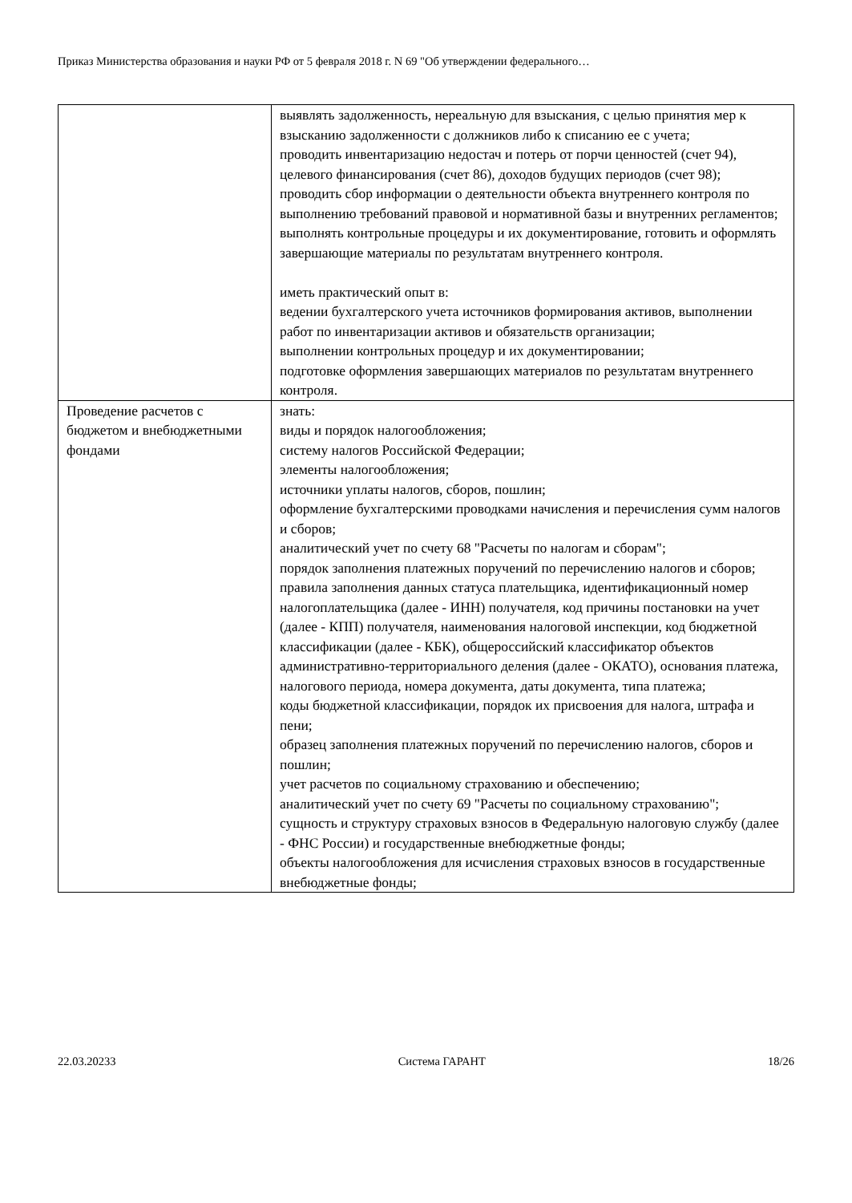Приказ Министерства образования и науки РФ от 5 февраля 2018 г. N 69 "Об утверждении федерального…
| | выявлять задолженность, нереальную для взыскания, с целью принятия мер к взысканию задолженности с должников либо к списанию ее с учета; проводить инвентаризацию недостач и потерь от порчи ценностей (счет 94), целевого финансирования (счет 86), доходов будущих периодов (счет 98); проводить сбор информации о деятельности объекта внутреннего контроля по выполнению требований правовой и нормативной базы и внутренних регламентов; выполнять контрольные процедуры и их документирование, готовить и оформлять завершающие материалы по результатам внутреннего контроля. иметь практический опыт в: ведении бухгалтерского учета источников формирования активов, выполнении работ по инвентаризации активов и обязательств организации; выполнении контрольных процедур и их документировании; подготовке оформления завершающих материалов по результатам внутреннего контроля. |
| Проведение расчетов с бюджетом и внебюджетными фондами | знать: виды и порядок налогообложения; систему налогов Российской Федерации; элементы налогообложения; источники уплаты налогов, сборов, пошлин; оформление бухгалтерскими проводками начисления и перечисления сумм налогов и сборов; аналитический учет по счету 68 "Расчеты по налогам и сборам"; порядок заполнения платежных поручений по перечислению налогов и сборов; правила заполнения данных статуса плательщика, идентификационный номер налогоплательщика (далее - ИНН) получателя, код причины постановки на учет (далее - КПП) получателя, наименования налоговой инспекции, код бюджетной классификации (далее - КБК), общероссийский классификатор объектов административно-территориального деления (далее - ОКАТО), основания платежа, налогового периода, номера документа, даты документа, типа платежа; коды бюджетной классификации, порядок их присвоения для налога, штрафа и пени; образец заполнения платежных поручений по перечислению налогов, сборов и пошлин; учет расчетов по социальному страхованию и обеспечению; аналитический учет по счету 69 "Расчеты по социальному страхованию"; сущность и структуру страховых взносов в Федеральную налоговую службу (далее - ФНС России) и государственные внебюджетные фонды; объекты налогообложения для исчисления страховых взносов в государственные внебюджетные фонды; |
22.03.20233 Система ГАРАНТ 18/26